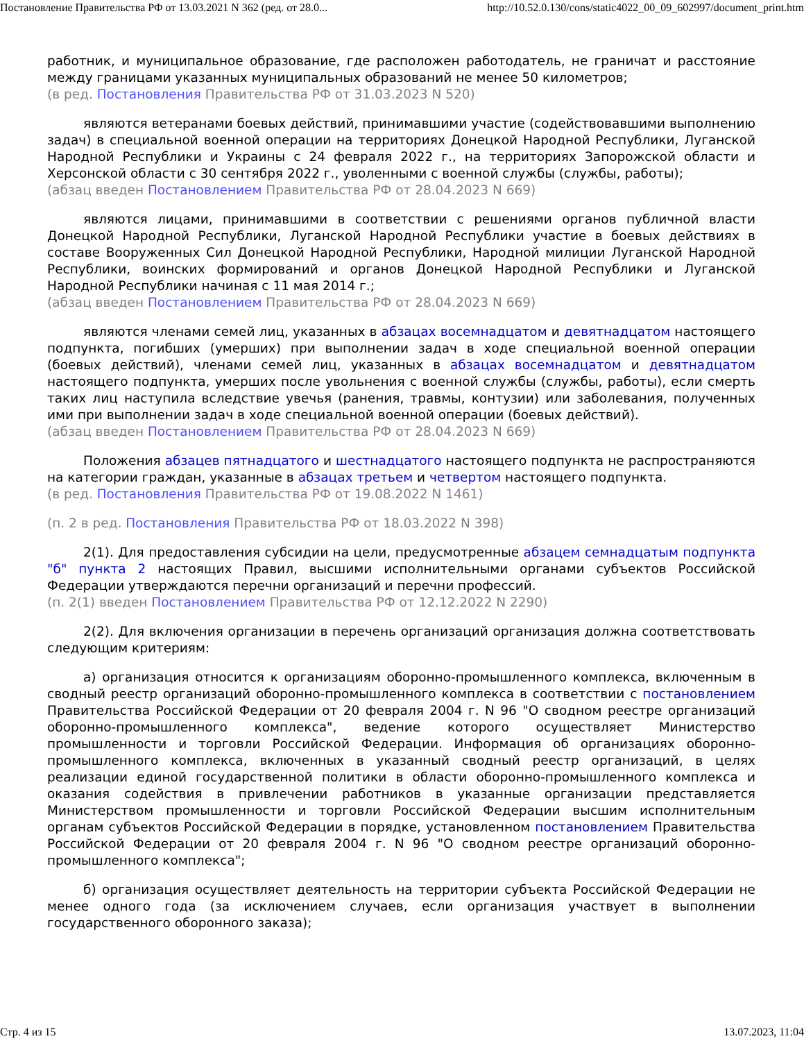Постановление Правительства РФ от 13.03.2021 N 362 (ред. от 28.0... http://10.52.0.130/cons/static4022_00_09_602997/document_print.htm
работник, и муниципальное образование, где расположен работодатель, не граничат и расстояние между границами указанных муниципальных образований не менее 50 километров;
(в ред. Постановления Правительства РФ от 31.03.2023 N 520)
являются ветеранами боевых действий, принимавшими участие (содействовавшими выполнению задач) в специальной военной операции на территориях Донецкой Народной Республики, Луганской Народной Республики и Украины с 24 февраля 2022 г., на территориях Запорожской области и Херсонской области с 30 сентября 2022 г., уволенными с военной службы (службы, работы);
(абзац введен Постановлением Правительства РФ от 28.04.2023 N 669)
являются лицами, принимавшими в соответствии с решениями органов публичной власти Донецкой Народной Республики, Луганской Народной Республики участие в боевых действиях в составе Вооруженных Сил Донецкой Народной Республики, Народной милиции Луганской Народной Республики, воинских формирований и органов Донецкой Народной Республики и Луганской Народной Республики начиная с 11 мая 2014 г.;
(абзац введен Постановлением Правительства РФ от 28.04.2023 N 669)
являются членами семей лиц, указанных в абзацах восемнадцатом и девятнадцатом настоящего подпункта, погибших (умерших) при выполнении задач в ходе специальной военной операции (боевых действий), членами семей лиц, указанных в абзацах восемнадцатом и девятнадцатом настоящего подпункта, умерших после увольнения с военной службы (службы, работы), если смерть таких лиц наступила вследствие увечья (ранения, травмы, контузии) или заболевания, полученных ими при выполнении задач в ходе специальной военной операции (боевых действий).
(абзац введен Постановлением Правительства РФ от 28.04.2023 N 669)
Положения абзацев пятнадцатого и шестнадцатого настоящего подпункта не распространяются на категории граждан, указанные в абзацах третьем и четвертом настоящего подпункта.
(в ред. Постановления Правительства РФ от 19.08.2022 N 1461)
(п. 2 в ред. Постановления Правительства РФ от 18.03.2022 N 398)
2(1). Для предоставления субсидии на цели, предусмотренные абзацем семнадцатым подпункта "б" пункта 2 настоящих Правил, высшими исполнительными органами субъектов Российской Федерации утверждаются перечни организаций и перечни профессий.
(п. 2(1) введен Постановлением Правительства РФ от 12.12.2022 N 2290)
2(2). Для включения организации в перечень организаций организация должна соответствовать следующим критериям:
а) организация относится к организациям оборонно-промышленного комплекса, включенным в сводный реестр организаций оборонно-промышленного комплекса в соответствии с постановлением Правительства Российской Федерации от 20 февраля 2004 г. N 96 "О сводном реестре организаций оборонно-промышленного комплекса", ведение которого осуществляет Министерство промышленности и торговли Российской Федерации. Информация об организациях оборонно-промышленного комплекса, включенных в указанный сводный реестр организаций, в целях реализации единой государственной политики в области оборонно-промышленного комплекса и оказания содействия в привлечении работников в указанные организации представляется Министерством промышленности и торговли Российской Федерации высшим исполнительным органам субъектов Российской Федерации в порядке, установленном постановлением Правительства Российской Федерации от 20 февраля 2004 г. N 96 "О сводном реестре организаций оборонно-промышленного комплекса";
б) организация осуществляет деятельность на территории субъекта Российской Федерации не менее одного года (за исключением случаев, если организация участвует в выполнении государственного оборонного заказа);
Стр. 4 из 15 13.07.2023, 11:04